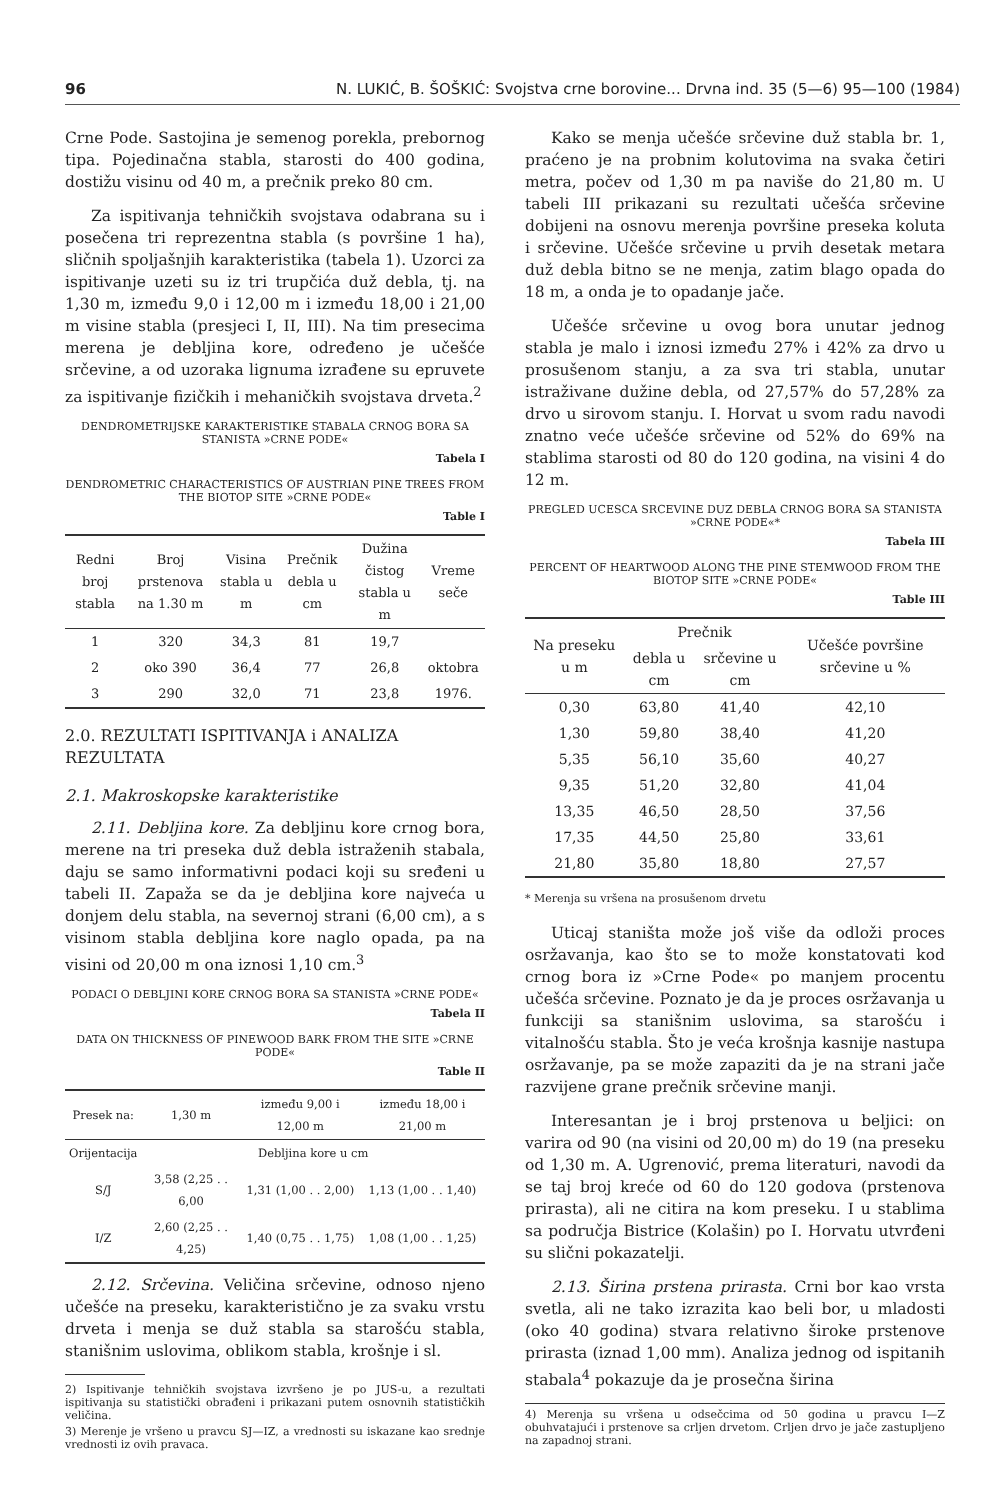96 N. LUKIĆ, B. ŠOŠKIĆ: Svojstva crne borovine... Drvna ind. 35 (5—6) 95—100 (1984)
Crne Pode. Sastojina je semenog porekla, prebornog tipa. Pojedinačna stabla, starosti do 400 godina, dostižu visinu od 40 m, a prečnik preko 80 cm.
Za ispitivanja tehničkih svojstava odabrana su i posečena tri reprezentna stabla (s površine 1 ha), sličnih spoljašnjih karakteristika (tabela 1). Uzorci za ispitivanje uzeti su iz tri trupčića duž debla, tj. na 1,30 m, između 9,0 i 12,00 m i između 18,00 i 21,00 m visine stabla (presjeci I, II, III). Na tim presecima merena je debljina kore, određeno je učešće srčevine, a od uzoraka lignuma izrađene su epruvete za ispitivanje fizičkih i mehaničkih svojstava drveta.<sup>2</sup>
DENDROMETRIJSKE KARAKTERISTIKE STABALA CRNOG BORA SA STANISTA »CRNE PODE«
Tabela I
DENDROMETRIC CHARACTERISTICS OF AUSTRIAN PINE TREES FROM THE BIOTOP SITE »CRNE PODE«
Table I
| Redni broj stabla | Broj prstenova na 1.30 m | Visina stabla u m | Prečnik debla u cm | Dužina čistog stabla u m | Vreme seče |
| --- | --- | --- | --- | --- | --- |
| 1 | 320 | 34,3 | 81 | 19,7 | |
| 2 | oko 390 | 36,4 | 77 | 26,8 | oktobra |
| 3 | 290 | 32,0 | 71 | 23,8 | 1976. |
2.0. REZULTATI ISPITIVANJA i ANALIZA REZULTATA
2.1. Makroskopske karakteristike
2.11. Debljina kore. Za debljinu kore crnog bora, merene na tri preseka duž debla istraženih stabala, daju se samo informativni podaci koji su sređeni u tabeli II. Zapaža se da je debljina kore najveća u donjem delu stabla, na severnoj strani (6,00 cm), a s visinom stabla debljina kore naglo opada, pa na visini od 20,00 m ona iznosi 1,10 cm.<sup>3</sup>
PODACI O DEBLJINI KORE CRNOG BORA SA STANISTA »CRNE PODE«
Tabela II
DATA ON THICKNESS OF PINEWOOD BARK FROM THE SITE »CRNE PODE«
Table II
| Presek na: | 1,30 m | između 9,00 i 12,00 m | između 18,00 i 21,00 m |
| --- | --- | --- | --- |
| Orijentacija | Debljina kore u cm | | |
| S/J | 3,58 (2,25 . . 6,00 | 1,31 (1,00 . . 2,00) | 1,13 (1,00 . . 1,40) |
| I/Z | 2,60 (2,25 . . 4,25) | 1,40 (0,75 . . 1,75) | 1,08 (1,00 . . 1,25) |
2.12. Srčevina. Veličina srčevine, odnoso njeno učešće na preseku, karakteristično je za svaku vrstu drveta i menja se duž stabla sa starošću stabla, stanišnim uslovima, oblikom stabla, krošnje i sl.
2) Ispitivanje tehničkih svojstava izvršeno je po JUS-u, a rezultati ispitivanja su statistički obrađeni i prikazani putem osnovnih statističkih veličina.
3) Merenje je vršeno u pravcu SJ—IZ, a vrednosti su iskazane kao srednje vrednosti iz ovih pravaca.
Kako se menja učešće srčevine duž stabla br. 1, praćeno je na probnim kolutovima na svaka četiri metra, počev od 1,30 m pa naviše do 21,80 m. U tabeli III prikazani su rezultati učešća srčevine dobijeni na osnovu merenja površine preseka koluta i srčevine. Učešće srčevine u prvih desetak metara duž debla bitno se ne menja, zatim blago opada do 18 m, a onda je to opadanje jače.
Učešće srčevine u ovog bora unutar jednog stabla je malo i iznosi između 27% i 42% za drvo u prosušenom stanju, a za sva tri stabla, unutar istraživane dužine debla, od 27,57% do 57,28% za drvo u sirovom stanju. I. Horvat u svom radu navodi znatno veće učešće srčevine od 52% do 69% na stablima starosti od 80 do 120 godina, na visini 4 do 12 m.
PREGLED UCESCA SRCEVINE DUZ DEBLA CRNOG BORA SA STANISTA »CRNE PODE«*
Tabela III
PERCENT OF HEARTWOOD ALONG THE PINE STEMWOOD FROM THE BIOTOP SITE »CRNE PODE«
Table III
| Na preseku u m | Prečnik | | Učešće površine srčevine u % |
| --- | --- | --- | --- |
| | debla u cm | srčevine u cm | |
| 0,30 | 63,80 | 41,40 | 42,10 |
| 1,30 | 59,80 | 38,40 | 41,20 |
| 5,35 | 56,10 | 35,60 | 40,27 |
| 9,35 | 51,20 | 32,80 | 41,04 |
| 13,35 | 46,50 | 28,50 | 37,56 |
| 17,35 | 44,50 | 25,80 | 33,61 |
| 21,80 | 35,80 | 18,80 | 27,57 |
* Merenja su vršena na prosušenom drvetu
Uticaj staništa može još više da odloži proces osržavanja, kao što se to može konstatovati kod crnog bora iz »Crne Pode« po manjem procentu učešća srčevine. Poznato je da je proces osržavanja u funkciji sa stanišnim uslovima, sa starošću i vitalnošću stabla. Što je veća krošnja kasnije nastupa osržavanje, pa se može zapaziti da je na strani jače razvijene grane prečnik srčevine manji.
Interesantan je i broj prstenova u beljici: on varira od 90 (na visini od 20,00 m) do 19 (na preseku od 1,30 m. A. Ugrenović, prema literaturi, navodi da se taj broj kreće od 60 do 120 godova (prstenova prirasta), ali ne citira na kom preseku. I u stablima sa područja Bistrice (Kolašin) po I. Horvatu utvrđeni su slični pokazatelji.
2.13. Širina prstena prirasta. Crni bor kao vrsta svetla, ali ne tako izrazita kao beli bor, u mladosti (oko 40 godina) stvara relativno široke prstenove prirasta (iznad 1,00 mm). Analiza jednog od ispitanih stabala<sup>4</sup> pokazuje da je prosečna širina
4) Merenja su vršena u odsečcima od 50 godina u pravcu I—Z obuhvatajući i prstenove sa crljen drvetom. Crljen drvo je jače zastupljeno na zapadnoj strani.